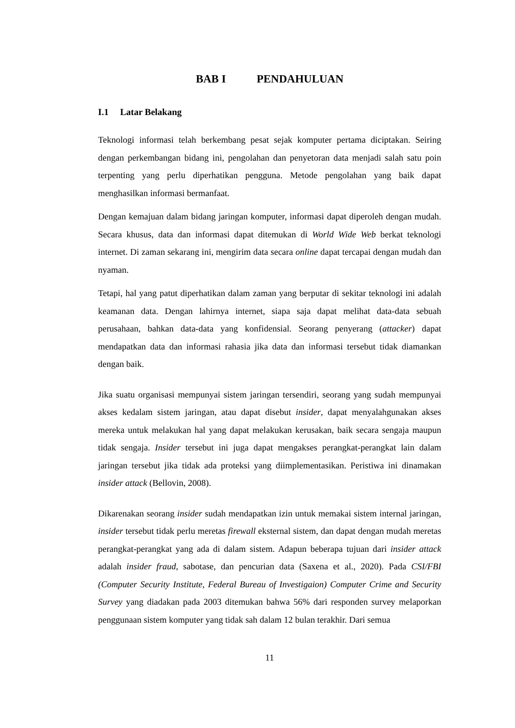BAB I PENDAHULUAN
I.1 Latar Belakang
Teknologi informasi telah berkembang pesat sejak komputer pertama diciptakan. Seiring dengan perkembangan bidang ini, pengolahan dan penyetoran data menjadi salah satu poin terpenting yang perlu diperhatikan pengguna. Metode pengolahan yang baik dapat menghasilkan informasi bermanfaat.
Dengan kemajuan dalam bidang jaringan komputer, informasi dapat diperoleh dengan mudah. Secara khusus, data dan informasi dapat ditemukan di World Wide Web berkat teknologi internet. Di zaman sekarang ini, mengirim data secara online dapat tercapai dengan mudah dan nyaman.
Tetapi, hal yang patut diperhatikan dalam zaman yang berputar di sekitar teknologi ini adalah keamanan data. Dengan lahirnya internet, siapa saja dapat melihat data-data sebuah perusahaan, bahkan data-data yang konfidensial. Seorang penyerang (attacker) dapat mendapatkan data dan informasi rahasia jika data dan informasi tersebut tidak diamankan dengan baik.
Jika suatu organisasi mempunyai sistem jaringan tersendiri, seorang yang sudah mempunyai akses kedalam sistem jaringan, atau dapat disebut insider, dapat menyalahgunakan akses mereka untuk melakukan hal yang dapat melakukan kerusakan, baik secara sengaja maupun tidak sengaja. Insider tersebut ini juga dapat mengakses perangkat-perangkat lain dalam jaringan tersebut jika tidak ada proteksi yang diimplementasikan. Peristiwa ini dinamakan insider attack (Bellovin, 2008).
Dikarenakan seorang insider sudah mendapatkan izin untuk memakai sistem internal jaringan, insider tersebut tidak perlu meretas firewall eksternal sistem, dan dapat dengan mudah meretas perangkat-perangkat yang ada di dalam sistem. Adapun beberapa tujuan dari insider attack adalah insider fraud, sabotase, dan pencurian data (Saxena et al., 2020). Pada CSI/FBI (Computer Security Institute, Federal Bureau of Investigaion) Computer Crime and Security Survey yang diadakan pada 2003 ditemukan bahwa 56% dari responden survey melaporkan penggunaan sistem komputer yang tidak sah dalam 12 bulan terakhir. Dari semua
11